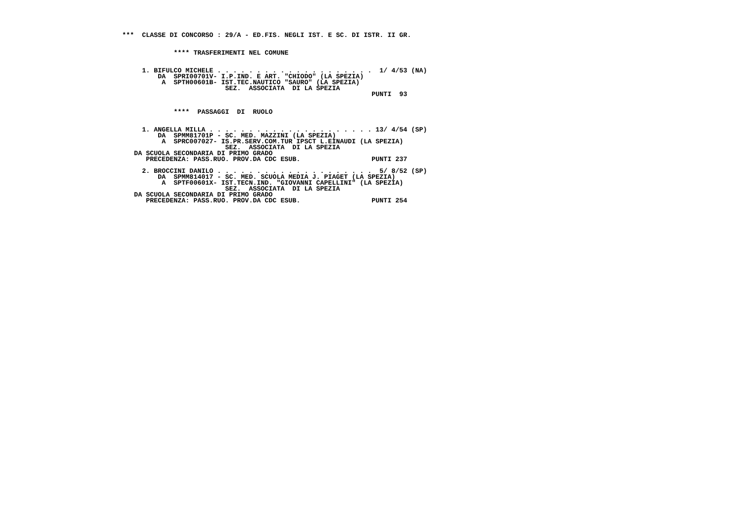***  CLASSE DI CONCORSO : 29/A - ED.FIS. NEGLI IST. E SC. DI ISTR. II GR.


             **** TRASFERIMENTI NEL COMUNE


     1. BIFULCO MICHELE . . . . . . . . . . . . . . . . . . . .  1/ 4/53 (NA)
         DA  SPRI00701V- I.P.IND. E ART. "CHIODO" (LA SPEZIA)
          A  SPTH00601B- IST.TEC.NAUTICO "SAURO" (LA SPEZIA)
                          SEZ.  ASSOCIATA  DI LA SPEZIA
                                                               PUNTI  93


             ****  PASSAGGI  DI  RUOLO


     1. ANGELLA MILLA . . . . . . . . . . . . . . . . . . . . . 13/ 4/54 (SP)
         DA  SPMM81701P - SC. MED. MAZZINI (LA SPEZIA)
          A  SPRC007027- IS.PR.SERV.COM.TUR IPSCT L.EINAUDI (LA SPEZIA)
                          SEZ.  ASSOCIATA  DI LA SPEZIA
   DA SCUOLA SECONDARIA DI PRIMO GRADO
      PRECEDENZA: PASS.RUO. PROV.DA CDC ESUB.                  PUNTI 237

     2. BROCCINI DANILO . . . . . . . . . . . . . . . . . . . .  5/ 8/52 (SP)
         DA  SPMM814017 - SC. MED. SCUOLA MEDIA J. PIAGET (LA SPEZIA)
          A  SPTF00601X- IST.TECN.IND. "GIOVANNI CAPELLINI" (LA SPEZIA)
                          SEZ.  ASSOCIATA  DI LA SPEZIA
   DA SCUOLA SECONDARIA DI PRIMO GRADO
      PRECEDENZA: PASS.RUO. PROV.DA CDC ESUB.                  PUNTI 254